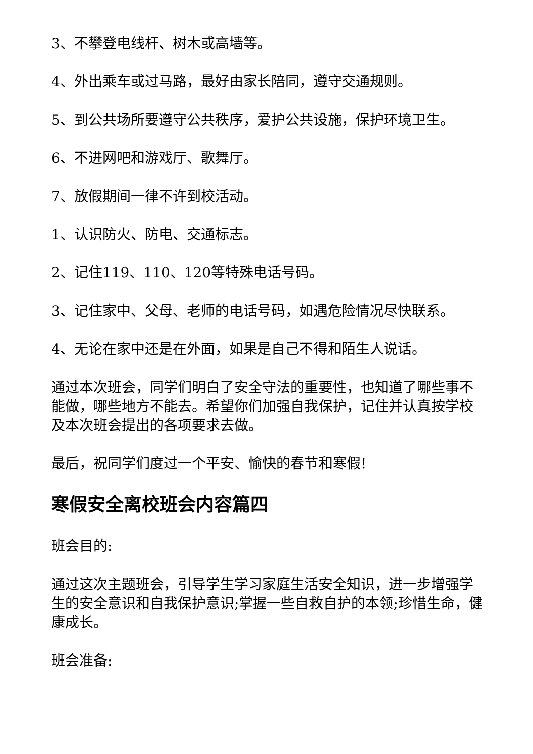3、不攀登电线杆、树木或高墙等。
4、外出乘车或过马路，最好由家长陪同，遵守交通规则。
5、到公共场所要遵守公共秩序，爱护公共设施，保护环境卫生。
6、不进网吧和游戏厅、歌舞厅。
7、放假期间一律不许到校活动。
1、认识防火、防电、交通标志。
2、记住119、110、120等特殊电话号码。
3、记住家中、父母、老师的电话号码，如遇危险情况尽快联系。
4、无论在家中还是在外面，如果是自己不得和陌生人说话。
通过本次班会，同学们明白了安全守法的重要性，也知道了哪些事不能做，哪些地方不能去。希望你们加强自我保护，记住并认真按学校及本次班会提出的各项要求去做。
最后，祝同学们度过一个平安、愉快的春节和寒假!
寒假安全离校班会内容篇四
班会目的:
通过这次主题班会，引导学生学习家庭生活安全知识，进一步增强学生的安全意识和自我保护意识;掌握一些自救自护的本领;珍惜生命，健康成长。
班会准备: